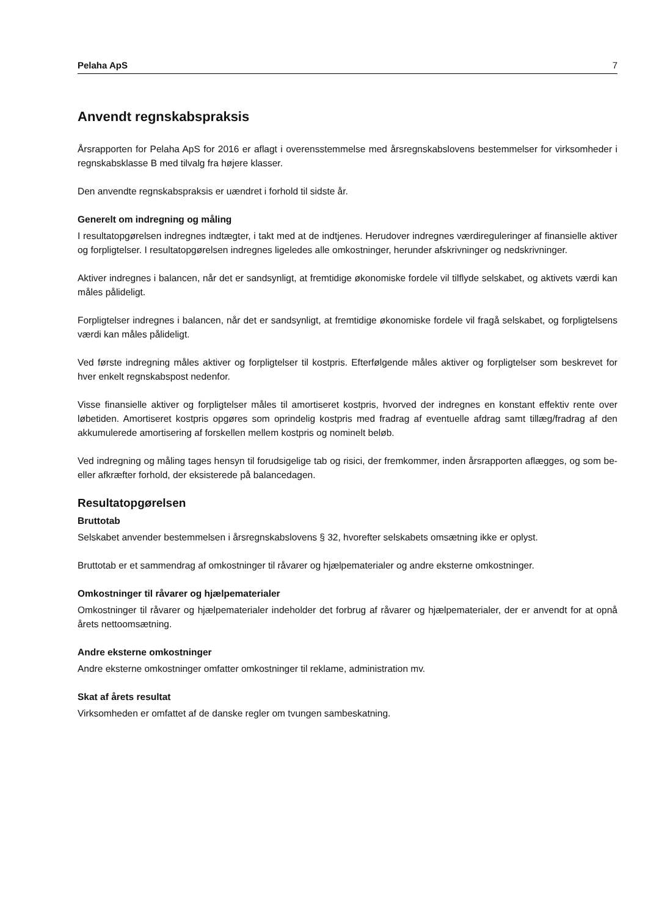Pelaha ApS 7
Anvendt regnskabspraksis
Årsrapporten for Pelaha ApS for 2016 er aflagt i overensstemmelse med årsregnskabslovens bestemmelser for virksomheder i regnskabsklasse B med tilvalg fra højere klasser.
Den anvendte regnskabspraksis er uændret i forhold til sidste år.
Generelt om indregning og måling
I resultatopgørelsen indregnes indtægter, i takt med at de indtjenes. Herudover indregnes værdireguleringer af finansielle aktiver og forpligtelser. I resultatopgørelsen indregnes ligeledes alle omkostninger, herunder afskrivninger og nedskrivninger.
Aktiver indregnes i balancen, når det er sandsynligt, at fremtidige økonomiske fordele vil tilflyde selskabet, og aktivets værdi kan måles pålideligt.
Forpligtelser indregnes i balancen, når det er sandsynligt, at fremtidige økonomiske fordele vil fragå selskabet, og forpligtelsens værdi kan måles pålideligt.
Ved første indregning måles aktiver og forpligtelser til kostpris. Efterfølgende måles aktiver og forpligtelser som beskrevet for hver enkelt regnskabspost nedenfor.
Visse finansielle aktiver og forpligtelser måles til amortiseret kostpris, hvorved der indregnes en konstant effektiv rente over løbetiden. Amortiseret kostpris opgøres som oprindelig kostpris med fradrag af eventuelle afdrag samt tillæg/fradrag af den akkumulerede amortisering af forskellen mellem kostpris og nominelt beløb.
Ved indregning og måling tages hensyn til forudsigelige tab og risici, der fremkommer, inden årsrapporten aflægges, og som be- eller afkræfter forhold, der eksisterede på balancedagen.
Resultatopgørelsen
Bruttotab
Selskabet anvender bestemmelsen i årsregnskabslovens § 32, hvorefter selskabets omsætning ikke er oplyst.
Bruttotab er et sammendrag af omkostninger til råvarer og hjælpematerialer og andre eksterne omkostninger.
Omkostninger til råvarer og hjælpematerialer
Omkostninger til råvarer og hjælpematerialer indeholder det forbrug af råvarer og hjælpematerialer, der er anvendt for at opnå årets nettoomsætning.
Andre eksterne omkostninger
Andre eksterne omkostninger omfatter omkostninger til reklame, administration mv.
Skat af årets resultat
Virksomheden er omfattet af de danske regler om tvungen sambeskatning.